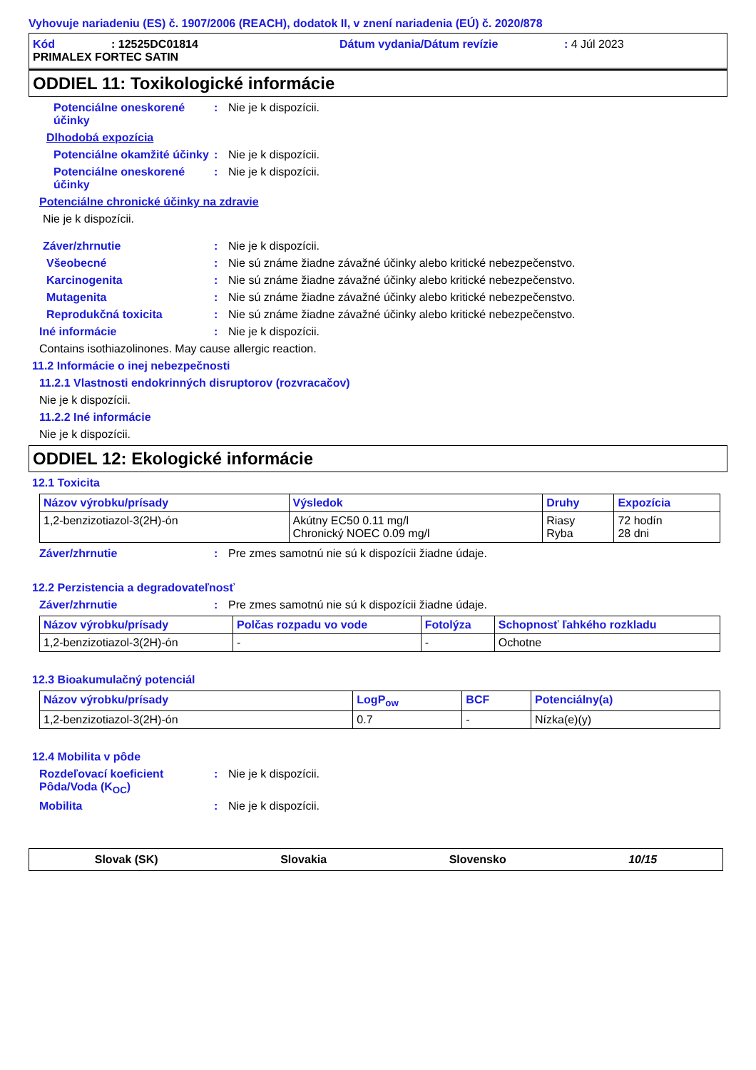Vyhovuje nariadeniu (ES) č. 1907/2006 (REACH), dodatok II, v znení nariadenia (EÚ) č. 2020/878
Kód: 12525DC01814 Dátum vydania/Dátum revízie: 4 Júl 2023
PRIMALEX FORTEC SATIN
ODDIEL 11: Toxikologické informácie
Potenciálne oneskorené účinky: Nie je k dispozícii.
Dlhodobá expozícia
Potenciálne okamžité účinky: Nie je k dispozícii.
Potenciálne oneskorené účinky: Nie je k dispozícii.
Potenciálne chronické účinky na zdravie
Nie je k dispozícii.
Záver/zhrnutie: Nie je k dispozícii.
Všeobecné: Nie sú známe žiadne závažné účinky alebo kritické nebezpečenstvo.
Karcinogenita: Nie sú známe žiadne závažné účinky alebo kritické nebezpečenstvo.
Mutagenita: Nie sú známe žiadne závažné účinky alebo kritické nebezpečenstvo.
Reprodukčná toxicita: Nie sú známe žiadne závažné účinky alebo kritické nebezpečenstvo.
Iné informácie: Nie je k dispozícii.
Contains isothiazolinones. May cause allergic reaction.
11.2 Informácie o inej nebezpečnosti
11.2.1 Vlastnosti endokrinných disruptorov (rozvracačov)
Nie je k dispozícii.
11.2.2 Iné informácie
Nie je k dispozícii.
ODDIEL 12: Ekologické informácie
12.1 Toxicita
| Názov výrobku/prísady | Výsledok | Druhy | Expozícia |
| --- | --- | --- | --- |
| 1,2-benzizotiazol-3(2H)-ón | Akútny EC50 0.11 mg/l Chronický NOEC 0.09 mg/l | Riasy Ryba | 72 hodín 28 dni |
Záver/zhrnutie: Pre zmes samotnú nie sú k dispozícii žiadne údaje.
12.2 Perzistencia a degradovateľnosť
Záver/zhrnutie: Pre zmes samotnú nie sú k dispozícii žiadne údaje.
| Názov výrobku/prísady | Polčas rozpadu vo vode | Fotolýza | Schopnosť ľahkého rozkladu |
| --- | --- | --- | --- |
| 1,2-benzizotiazol-3(2H)-ón | - | - | Ochotne |
12.3 Bioakumulačný potenciál
| Názov výrobku/prísady | LogP<sub>ow</sub> | BCF | Potenciálny(a) |
| --- | --- | --- | --- |
| 1,2-benzizotiazol-3(2H)-ón | 0.7 | - | Nízka(e)(y) |
12.4 Mobilita v pôde
Rozdeľovací koeficient Pôda/Voda (K<sub>OC</sub>): Nie je k dispozícii.
Mobilita: Nie je k dispozícii.
Slovak (SK) Slovakia Slovensko 10/15